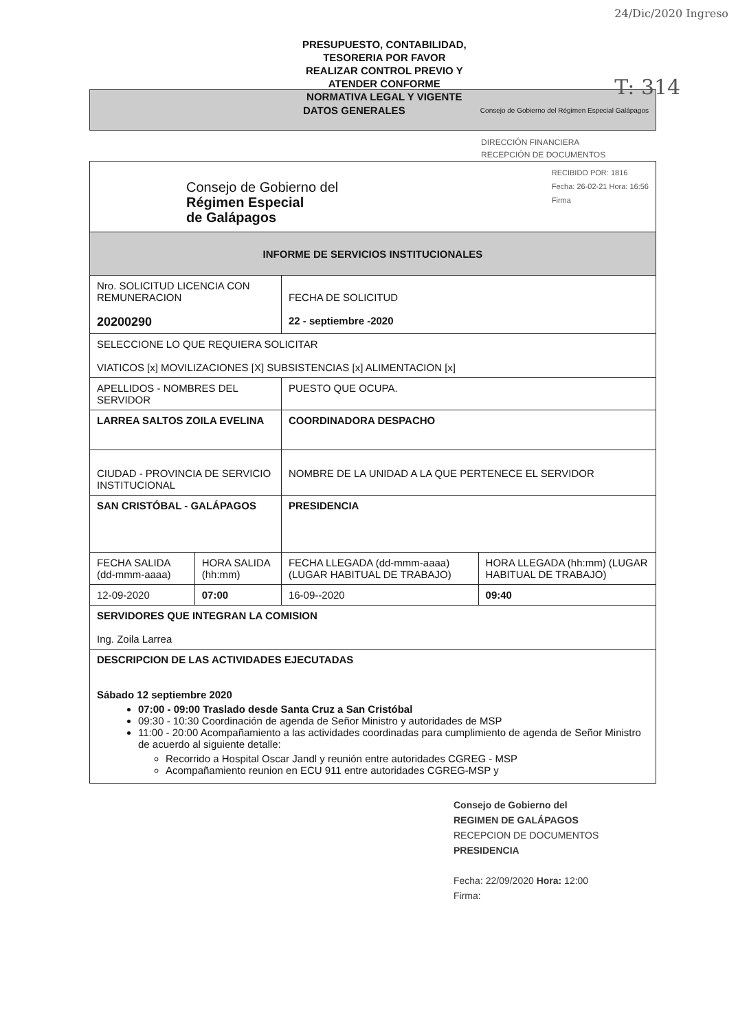PRESUPUESTO, CONTABILIDAD,
TESORERIA POR FAVOR
REALIZAR CONTROL PREVIO Y
ATENDER CONFORME
NORMATIVA LEGAL Y VIGENTE
24/Dic/2020 Ingreso
T: 314
DATOS GENERALES Consejo de Gobierno del Régimen Especial Galápagos
DIRECCIÓN FINANCIERA
RECEPCIÓN DE DOCUMENTOS
| Consejo de Gobierno del Régimen Especial de Galápagos RECIBIDO POR: 1816 Fecha: 26-02-21 Hora: 16:56 Firma | | | |
| INFORME DE SERVICIOS INSTITUCIONALES | | | |
| Nro. SOLICITUD LICENCIA CON REMUNERACION 20200290 | | FECHA DE SOLICITUD 22 - septiembre -2020 | |
| SELECCIONE LO QUE REQUIERA SOLICITAR VIATICOS [x] MOVILIZACIONES [X] SUBSISTENCIAS [x] ALIMENTACION [x] | | | |
| APELLIDOS - NOMBRES DEL SERVIDOR | | PUESTO QUE OCUPA. | |
| LARREA SALTOS ZOILA EVELINA | | COORDINADORA DESPACHO | |
| CIUDAD - PROVINCIA DE SERVICIO INSTITUCIONAL | | NOMBRE DE LA UNIDAD A LA QUE PERTENECE EL SERVIDOR | |
| SAN CRISTÓBAL - GALÁPAGOS | | PRESIDENCIA | |
| FECHA SALIDA (dd-mmm-aaaa) | HORA SALIDA (hh:mm) | FECHA LLEGADA (dd-mmm-aaaa) (LUGAR HABITUAL DE TRABAJO) | HORA LLEGADA (hh:mm) (LUGAR HABITUAL DE TRABAJO) |
| 12-09-2020 | 07:00 | 16-09--2020 | 09:40 |
| SERVIDORES QUE INTEGRAN LA COMISION Ing. Zoila Larrea | | | |
| DESCRIPCION DE LAS ACTIVIDADES EJECUTADAS Sábado 12 septiembre 2020 07:00 - 09:00 Traslado desde Santa Cruz a San Cristóbal 09:30 - 10:30 Coordinación de agenda de Señor Ministro y autoridades de MSP 11:00 - 20:00 Acompañamiento a las actividades coordinadas para cumplimiento de agenda de Señor Ministro de acuerdo al siguiente detalle: Recorrido a Hospital Oscar Jandl y reunión entre autoridades CGREG - MSP Acompañamiento reunion en ECU 911 entre autoridades CGREG-MSP y | | | |
Consejo de Gobierno del
REGIMEN DE GALÁPAGOS
RECEPCION DE DOCUMENTOS
PRESIDENCIA
Fecha: 22/09/2020 Hora: 12:00
Firma: